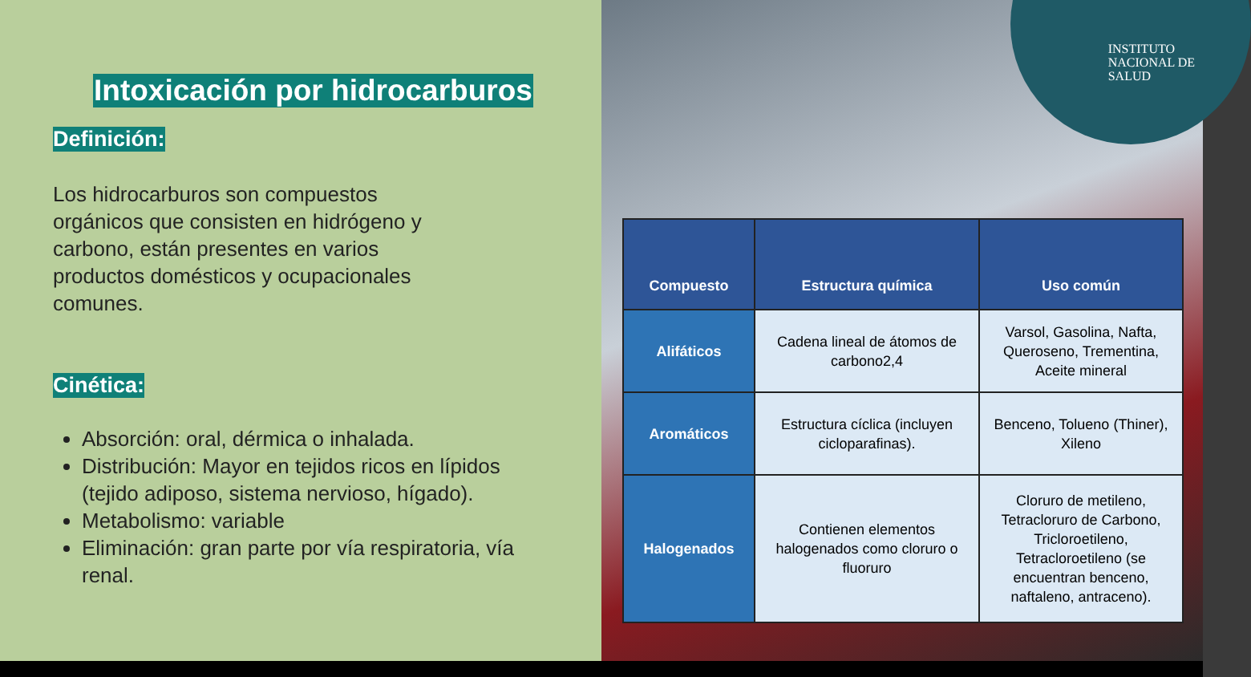Intoxicación por hidrocarburos
Definición:
Los hidrocarburos son compuestos orgánicos que consisten en hidrógeno y carbono, están presentes en varios productos domésticos y ocupacionales comunes.
Cinética:
Absorción: oral, dérmica o inhalada.
Distribución: Mayor en tejidos ricos en lípidos (tejido adiposo, sistema nervioso, hígado).
Metabolismo: variable
Eliminación: gran parte por vía respiratoria, vía renal.
INSTITUTO
NACIONAL DE
SALUD
| Compuesto | Estructura química | Uso común |
| --- | --- | --- |
| Alifáticos | Cadena lineal de átomos de carbono2,4 | Varsol, Gasolina, Nafta, Queroseno, Trementina, Aceite mineral |
| Aromáticos | Estructura cíclica (incluyen cicloparafinas). | Benceno, Tolueno (Thiner), Xileno |
| Halogenados | Contienen elementos halogenados como cloruro o fluoruro | Cloruro de metileno, Tetracloruro de Carbono, Tricloroetileno, Tetracloroetileno (se encuentran benceno, naftaleno, antraceno). |